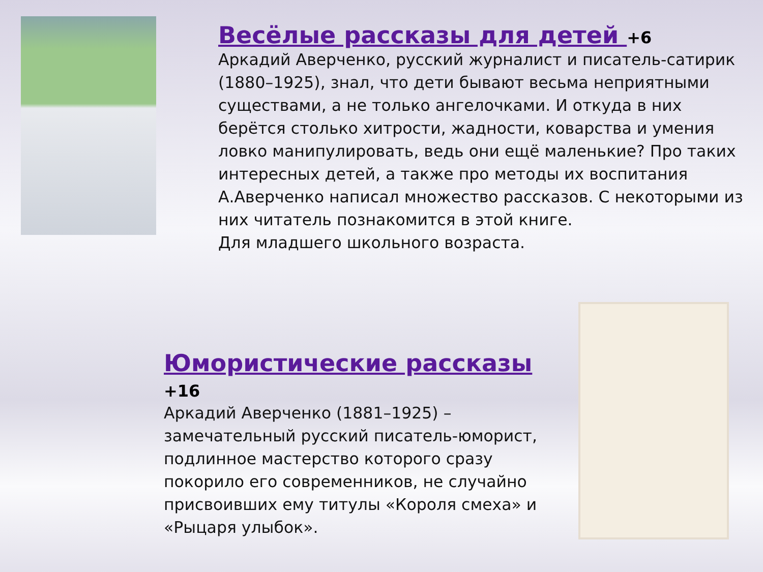Весёлые рассказы для детей +6
Аркадий Аверченко, русский журналист и писатель-сатирик (1880–1925), знал, что дети бывают весьма неприятными существами, а не только ангелочками. И откуда в них берётся столько хитрости, жадности, коварства и умения ловко манипулировать, ведь они ещё маленькие? Про таких интересных детей, а также про методы их воспитания А.Аверченко написал множество рассказов. С некоторыми из них читатель познакомится в этой книге.
Для младшего школьного возраста.
Юмористические рассказы +16
Аркадий Аверченко (1881–1925) – замечательный русский писатель-юморист, подлинное мастерство которого сразу покорило его современников, не случайно присвоивших ему титулы «Короля смеха» и «Рыцаря улыбок».